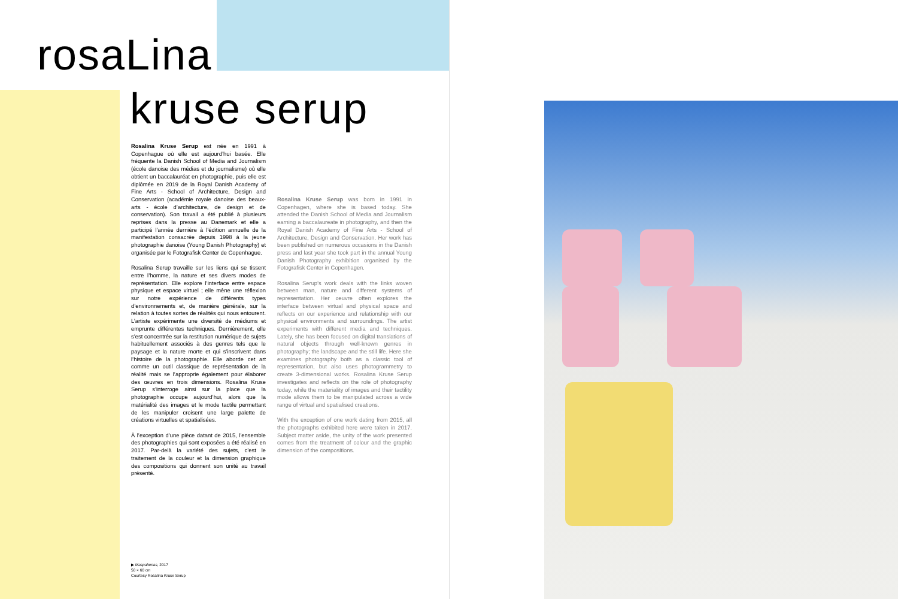rosaLina
kruse serup
Rosalina Kruse Serup est née en 1991 à Copenhague où elle est aujourd’hui basée. Elle fréquente la Danish School of Media and Journalism (école danoise des médias et du journalisme) où elle obtient un baccalauréat en photographie, puis elle est diplômée en 2019 de la Royal Danish Academy of Fine Arts - School of Architecture, Design and Conservation (académie royale danoise des beaux-arts - école d’architecture, de design et de conservation). Son travail a été publié à plusieurs reprises dans la presse au Danemark et elle a participé l’année dernière à l’édition annuelle de la manifestation consacrée depuis 1998 à la jeune photographie danoise (Young Danish Photography) et organisée par le Fotografisk Center de Copenhague.
Rosalina Serup travaille sur les liens qui se tissent entre l’homme, la nature et ses divers modes de représentation. Elle explore l’interface entre espace physique et espace virtuel ; elle mène une réflexion sur notre expérience de différents types d’environnements et, de manière générale, sur la relation à toutes sortes de réalités qui nous entourent. L’artiste expérimente une diversité de médiums et emprunte différentes techniques. Dernièrement, elle s’est concentrée sur la restitution numérique de sujets habituellement associés à des genres tels que le paysage et la nature morte et qui s’inscrivent dans l’histoire de la photographie. Elle aborde cet art comme un outil classique de représentation de la réalité mais se l’approprie également pour élaborer des œuvres en trois dimensions. Rosalina Kruse Serup s’interroge ainsi sur la place que la photographie occupe aujourd’hui, alors que la matérialité des images et le mode tactile permettant de les manipuler croisent une large palette de créations virtuelles et spatialisées.
À l’exception d’une pièce datant de 2015, l’ensemble des photographies qui sont exposées a été réalisé en 2017. Par-delà la variété des sujets, c’est le traitement de la couleur et la dimension graphique des compositions qui donnent son unité au travail présenté.
Rosalina Kruse Serup was born in 1991 in Copenhagen, where she is based today. She attended the Danish School of Media and Journalism earning a baccalaureate in photography, and then the Royal Danish Academy of Fine Arts - School of Architecture, Design and Conservation. Her work has been published on numerous occasions in the Danish press and last year she took part in the annual Young Danish Photography exhibition organised by the Fotografisk Center in Copenhagen.
Rosalina Serup’s work deals with the links woven between man, nature and different systems of representation. Her oeuvre often explores the interface between virtual and physical space and reflects on our experience and relationship with our physical environments and surroundings. The artist experiments with different media and techniques. Lately, she has been focused on digital translations of natural objects through well-known genres in photography; the landscape and the still life. Here she examines photography both as a classic tool of representation, but also uses photogrammetry to create 3-dimensional works. Rosalina Kruse Serup investigates and reflects on the role of photography today, while the materiality of images and their tactility mode allows them to be manipulated across a wide range of virtual and spatialised creations.
With the exception of one work dating from 2015, all the photographs exhibited here were taken in 2017. Subject matter aside, the unity of the work presented comes from the treatment of colour and the graphic dimension of the compositions.
▶ Maspalomas, 2017
50 × 60 cm
Courtesy Rosalina Kruse Serup